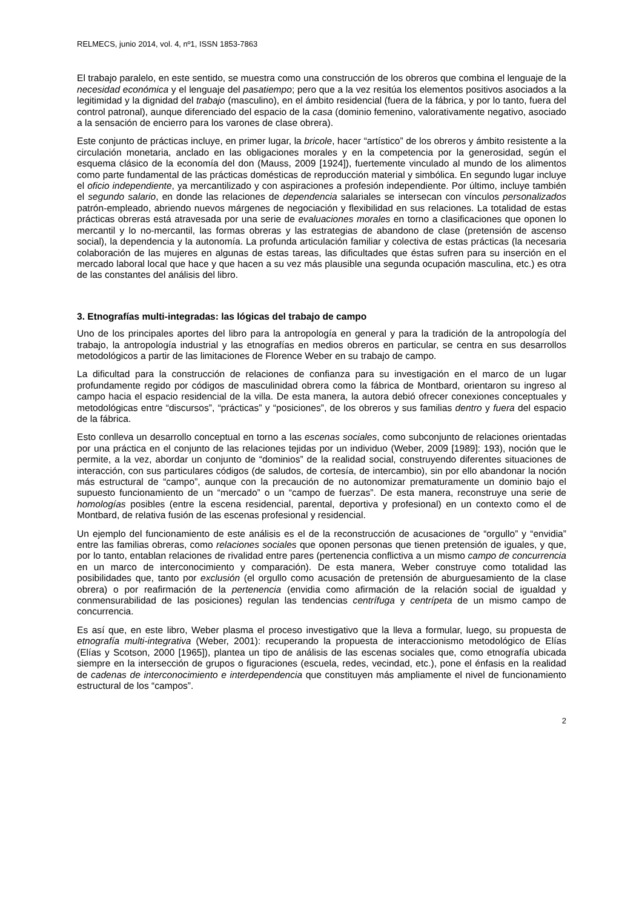RELMECS, junio 2014, vol. 4, nº1, ISSN 1853-7863
El trabajo paralelo, en este sentido, se muestra como una construcción de los obreros que combina el lenguaje de la necesidad económica y el lenguaje del pasatiempo; pero que a la vez resitúa los elementos positivos asociados a la legitimidad y la dignidad del trabajo (masculino), en el ámbito residencial (fuera de la fábrica, y por lo tanto, fuera del control patronal), aunque diferenciado del espacio de la casa (dominio femenino, valorativamente negativo, asociado a la sensación de encierro para los varones de clase obrera).
Este conjunto de prácticas incluye, en primer lugar, la bricole, hacer “artístico” de los obreros y ámbito resistente a la circulación monetaria, anclado en las obligaciones morales y en la competencia por la generosidad, según el esquema clásico de la economía del don (Mauss, 2009 [1924]), fuertemente vinculado al mundo de los alimentos como parte fundamental de las prácticas domésticas de reproducción material y simbólica. En segundo lugar incluye el oficio independiente, ya mercantilizado y con aspiraciones a profesión independiente. Por último, incluye también el segundo salario, en donde las relaciones de dependencia salariales se intersecan con vínculos personalizados patrón-empleado, abriendo nuevos márgenes de negociación y flexibilidad en sus relaciones. La totalidad de estas prácticas obreras está atravesada por una serie de evaluaciones morales en torno a clasificaciones que oponen lo mercantil y lo no-mercantil, las formas obreras y las estrategias de abandono de clase (pretensión de ascenso social), la dependencia y la autonomía. La profunda articulación familiar y colectiva de estas prácticas (la necesaria colaboración de las mujeres en algunas de estas tareas, las dificultades que éstas sufren para su inserción en el mercado laboral local que hace y que hacen a su vez más plausible una segunda ocupación masculina, etc.) es otra de las constantes del análisis del libro.
3. Etnografías multi-integradas: las lógicas del trabajo de campo
Uno de los principales aportes del libro para la antropología en general y para la tradición de la antropología del trabajo, la antropología industrial y las etnografías en medios obreros en particular, se centra en sus desarrollos metodológicos a partir de las limitaciones de Florence Weber en su trabajo de campo.
La dificultad para la construcción de relaciones de confianza para su investigación en el marco de un lugar profundamente regido por códigos de masculinidad obrera como la fábrica de Montbard, orientaron su ingreso al campo hacia el espacio residencial de la villa. De esta manera, la autora debió ofrecer conexiones conceptuales y metodológicas entre “discursos”, “prácticas” y “posiciones”, de los obreros y sus familias dentro y fuera del espacio de la fábrica.
Esto conlleva un desarrollo conceptual en torno a las escenas sociales, como subconjunto de relaciones orientadas por una práctica en el conjunto de las relaciones tejidas por un individuo (Weber, 2009 [1989]: 193), noción que le permite, a la vez, abordar un conjunto de “dominios” de la realidad social, construyendo diferentes situaciones de interacción, con sus particulares códigos (de saludos, de cortesía, de intercambio), sin por ello abandonar la noción más estructural de “campo”, aunque con la precaución de no autonomizar prematuramente un dominio bajo el supuesto funcionamiento de un “mercado” o un “campo de fuerzas”. De esta manera, reconstruye una serie de homologías posibles (entre la escena residencial, parental, deportiva y profesional) en un contexto como el de Montbard, de relativa fusión de las escenas profesional y residencial.
Un ejemplo del funcionamiento de este análisis es el de la reconstrucción de acusaciones de “orgullo” y “envidia” entre las familias obreras, como relaciones sociales que oponen personas que tienen pretensión de iguales, y que, por lo tanto, entablan relaciones de rivalidad entre pares (pertenencia conflictiva a un mismo campo de concurrencia en un marco de interconocimiento y comparación). De esta manera, Weber construye como totalidad las posibilidades que, tanto por exclusión (el orgullo como acusación de pretensión de aburguesamiento de la clase obrera) o por reafirmación de la pertenencia (envidia como afirmación de la relación social de igualdad y conmensurabilidad de las posiciones) regulan las tendencias centrífuga y centrípeta de un mismo campo de concurrencia.
Es así que, en este libro, Weber plasma el proceso investigativo que la lleva a formular, luego, su propuesta de etnografía multi-integrativa (Weber, 2001): recuperando la propuesta de interaccionismo metodológico de Elías (Elías y Scotson, 2000 [1965]), plantea un tipo de análisis de las escenas sociales que, como etnografía ubicada siempre en la intersección de grupos o figuraciones (escuela, redes, vecindad, etc.), pone el énfasis en la realidad de cadenas de interconocimiento e interdependencia que constituyen más ampliamente el nivel de funcionamiento estructural de los “campos”.
2